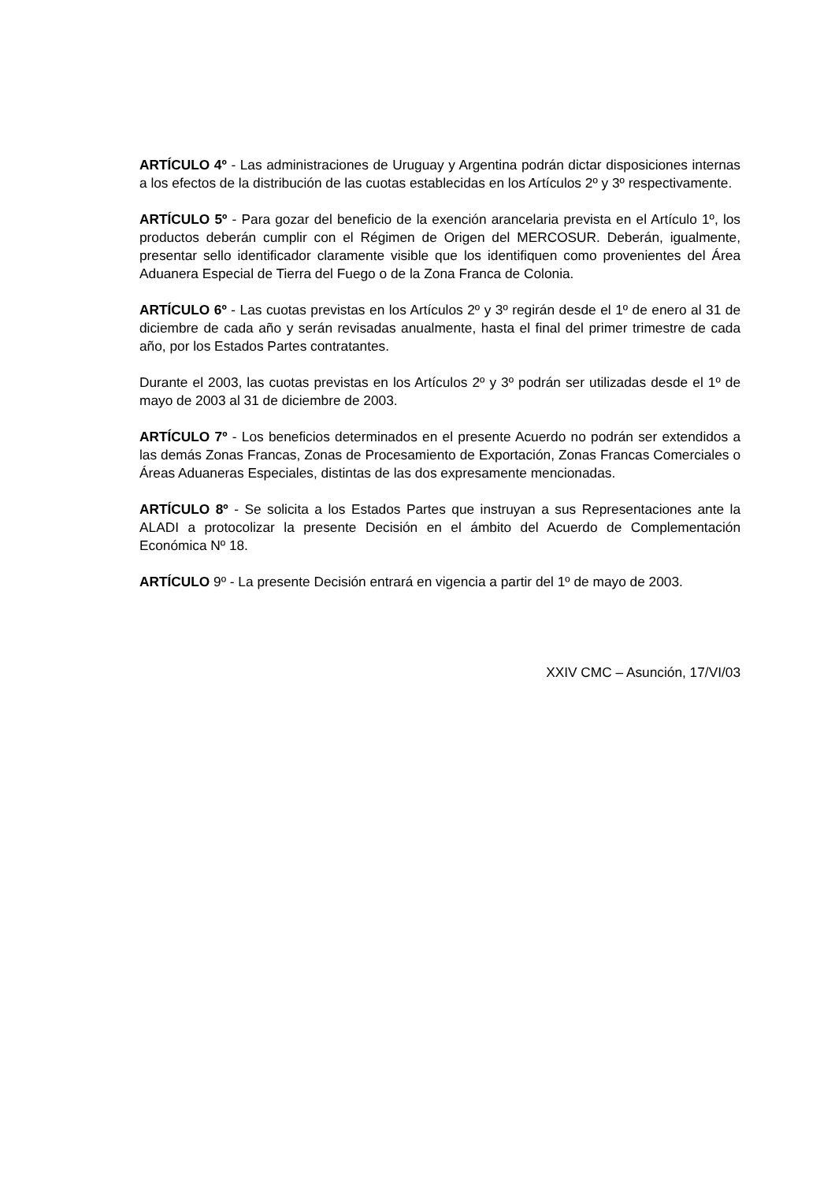ARTÍCULO 4º - Las administraciones de Uruguay y Argentina podrán dictar disposiciones internas a los efectos de la distribución de las cuotas establecidas en los Artículos 2º y 3º respectivamente.
ARTÍCULO 5º - Para gozar del beneficio de la exención arancelaria prevista en el Artículo 1º, los productos deberán cumplir con el Régimen de Origen del MERCOSUR. Deberán, igualmente, presentar sello identificador claramente visible que los identifiquen como provenientes del Área Aduanera Especial de Tierra del Fuego o de la Zona Franca de Colonia.
ARTÍCULO 6º - Las cuotas previstas en los Artículos 2º y 3º regirán desde el 1º de enero al 31 de diciembre de cada año y serán revisadas anualmente, hasta el final del primer trimestre de cada año, por los Estados Partes contratantes.
Durante el 2003, las cuotas previstas en los Artículos 2º y 3º podrán ser utilizadas desde el 1º de mayo de 2003 al 31 de diciembre de 2003.
ARTÍCULO 7º - Los beneficios determinados en el presente Acuerdo no podrán ser extendidos a las demás Zonas Francas, Zonas de Procesamiento de Exportación, Zonas Francas Comerciales o Áreas Aduaneras Especiales, distintas de las dos expresamente mencionadas.
ARTÍCULO 8º - Se solicita a los Estados Partes que instruyan a sus Representaciones ante la ALADI a protocolizar la presente Decisión en el ámbito del Acuerdo de Complementación Económica Nº 18.
ARTÍCULO 9º - La presente Decisión entrará en vigencia a partir del 1º de mayo de 2003.
XXIV CMC – Asunción, 17/VI/03